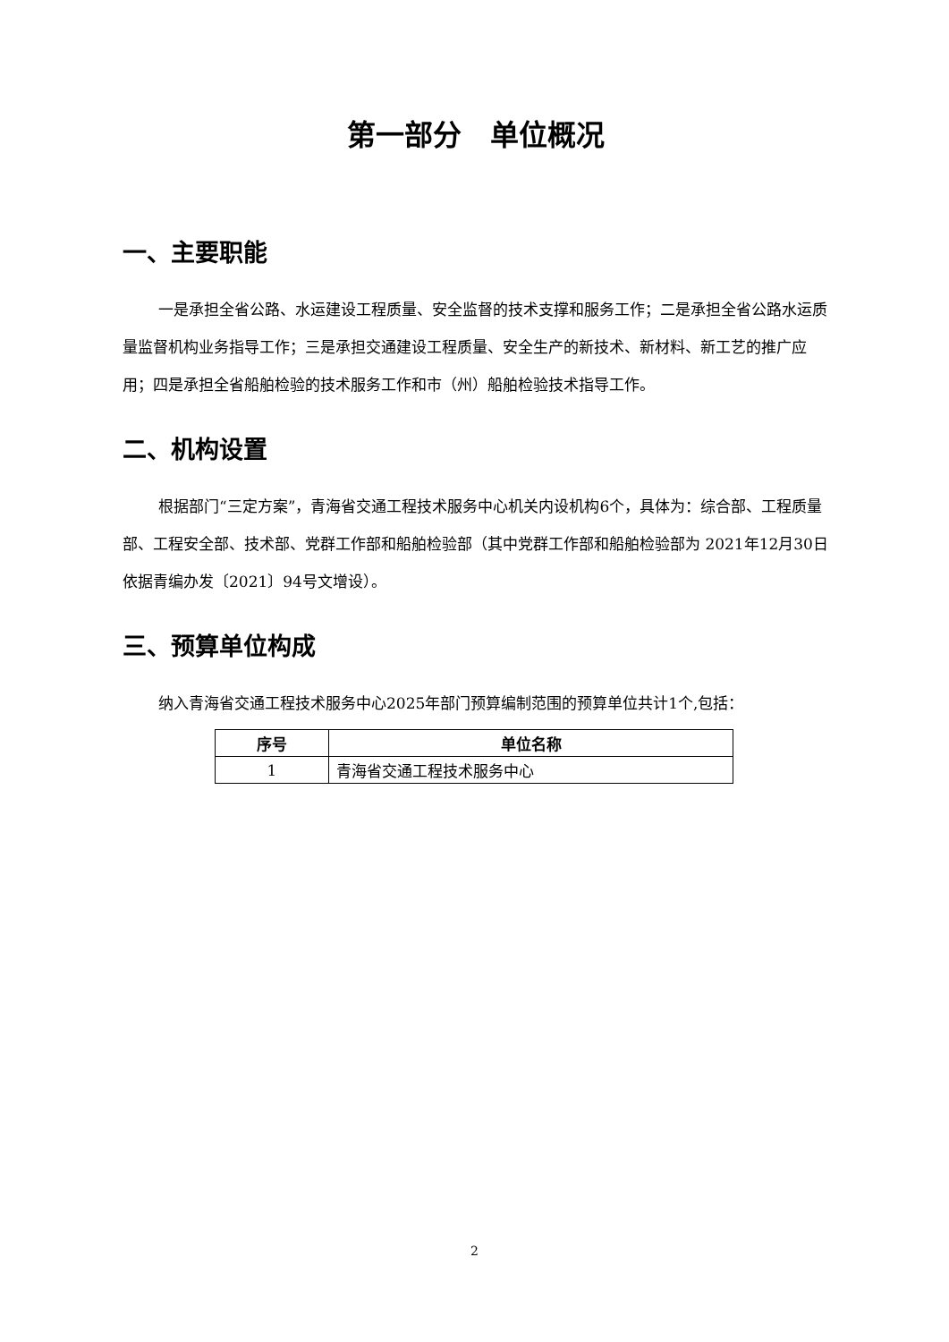第一部分　单位概况
一、主要职能
一是承担全省公路、水运建设工程质量、安全监督的技术支撑和服务工作；二是承担全省公路水运质量监督机构业务指导工作；三是承担交通建设工程质量、安全生产的新技术、新材料、新工艺的推广应用；四是承担全省船舶检验的技术服务工作和市（州）船舶检验技术指导工作。
二、机构设置
根据部门“三定方案”，青海省交通工程技术服务中心机关内设机构6个，具体为：综合部、工程质量部、工程安全部、技术部、党群工作部和船舶检验部（其中党群工作部和船舶检验部为 2021年12月30日依据青编办发〔2021〕94号文增设）。
三、预算单位构成
纳入青海省交通工程技术服务中心2025年部门预算编制范围的预算单位共计1个,包括：
| 序号 | 单位名称 |
| --- | --- |
| 1 | 青海省交通工程技术服务中心 |
2